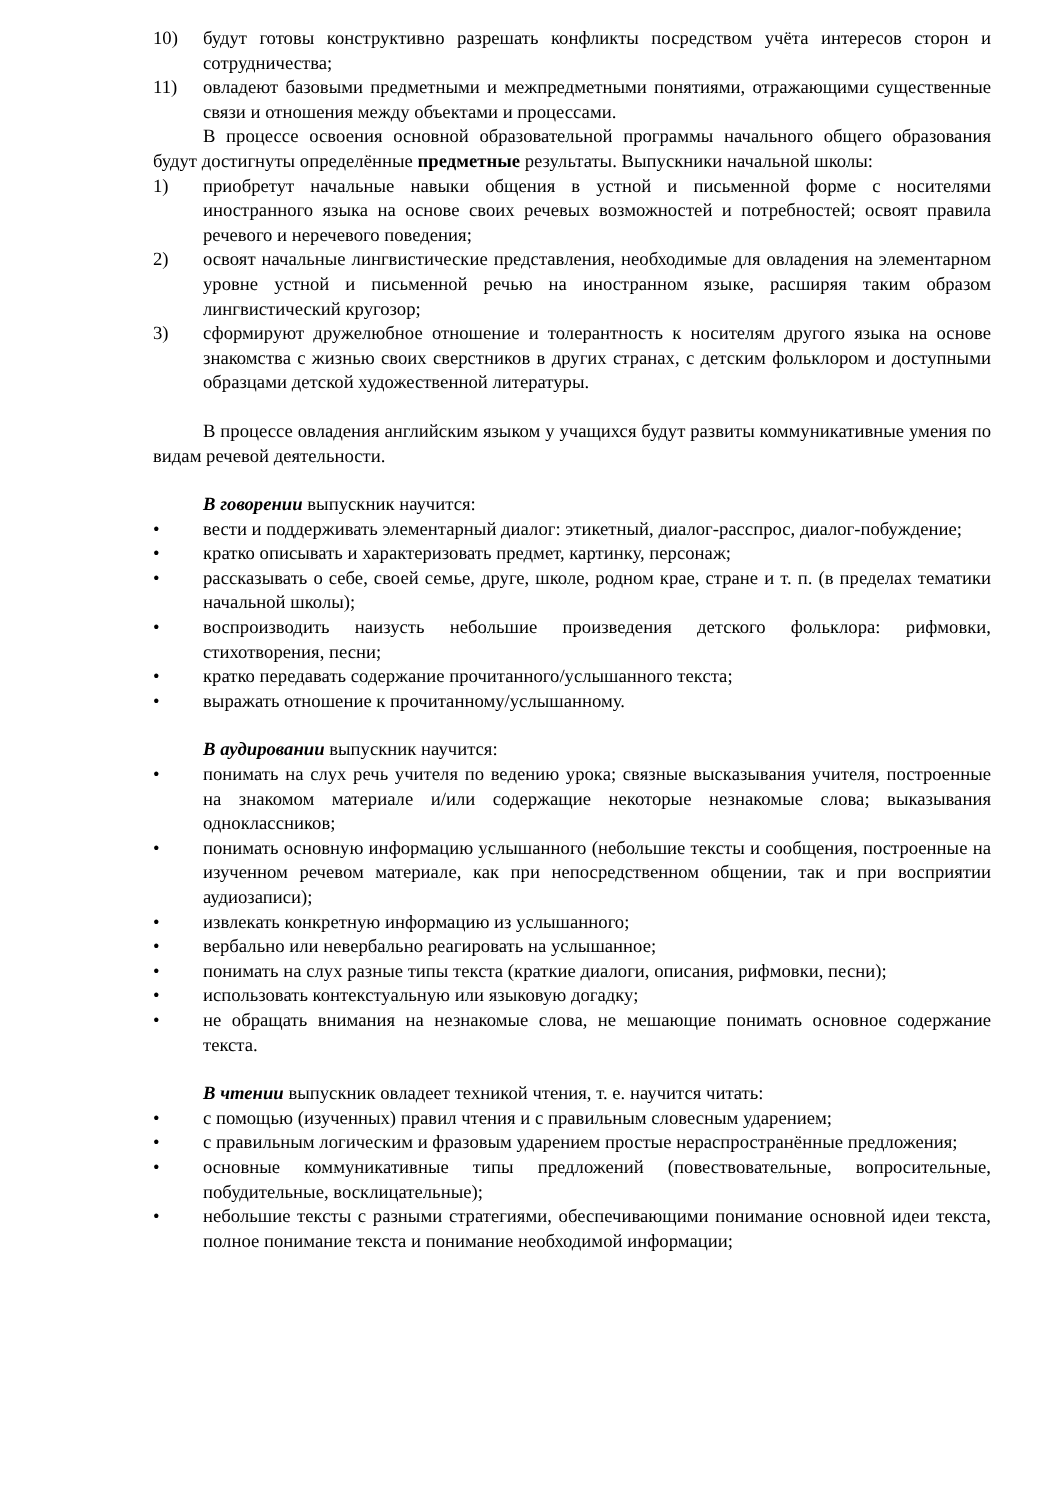10) будут готовы конструктивно разрешать конфликты посредством учёта интересов сторон и сотрудничества;
11) овладеют базовыми предметными и межпредметными понятиями, отражающими существенные связи и отношения между объектами и процессами.
В процессе освоения основной образовательной программы начального общего образования будут достигнуты определённые предметные результаты. Выпускники начальной школы:
1) приобретут начальные навыки общения в устной и письменной форме с носителями иностранного языка на основе своих речевых возможностей и потребностей; освоят правила речевого и неречевого поведения;
2) освоят начальные лингвистические представления, необходимые для овладения на элементарном уровне устной и письменной речью на иностранном языке, расширяя таким образом лингвистический кругозор;
3) сформируют дружелюбное отношение и толерантность к носителям другого языка на основе знакомства с жизнью своих сверстников в других странах, с детским фольклором и доступными образцами детской художественной литературы.
В процессе овладения английским языком у учащихся будут развиты коммуникативные умения по видам речевой деятельности.
В говорении выпускник научится:
• вести и поддерживать элементарный диалог: этикетный, диалог-расспрос, диалог-побуждение;
• кратко описывать и характеризовать предмет, картинку, персонаж;
• рассказывать о себе, своей семье, друге, школе, родном крае, стране и т. п. (в пределах тематики начальной школы);
• воспроизводить наизусть небольшие произведения детского фольклора: рифмовки, стихотворения, песни;
• кратко передавать содержание прочитанного/услышанного текста;
• выражать отношение к прочитанному/услышанному.
В аудировании выпускник научится:
• понимать на слух речь учителя по ведению урока; связные высказывания учителя, построенные на знакомом материале и/или содержащие некоторые незнакомые слова; выказывания одноклассников;
• понимать основную информацию услышанного (небольшие тексты и сообщения, построенные на изученном речевом материале, как при непосредственном общении, так и при восприятии аудиозаписи);
• извлекать конкретную информацию из услышанного;
• вербально или невербально реагировать на услышанное;
• понимать на слух разные типы текста (краткие диалоги, описания, рифмовки, песни);
• использовать контекстуальную или языковую догадку;
• не обращать внимания на незнакомые слова, не мешающие понимать основное содержание текста.
В чтении выпускник овладеет техникой чтения, т. е. научится читать:
• с помощью (изученных) правил чтения и с правильным словесным ударением;
• с правильным логическим и фразовым ударением простые нераспространённые предложения;
• основные коммуникативные типы предложений (повествовательные, вопросительные, побудительные, восклицательные);
• небольшие тексты с разными стратегиями, обеспечивающими понимание основной идеи текста, полное понимание текста и понимание необходимой информации;